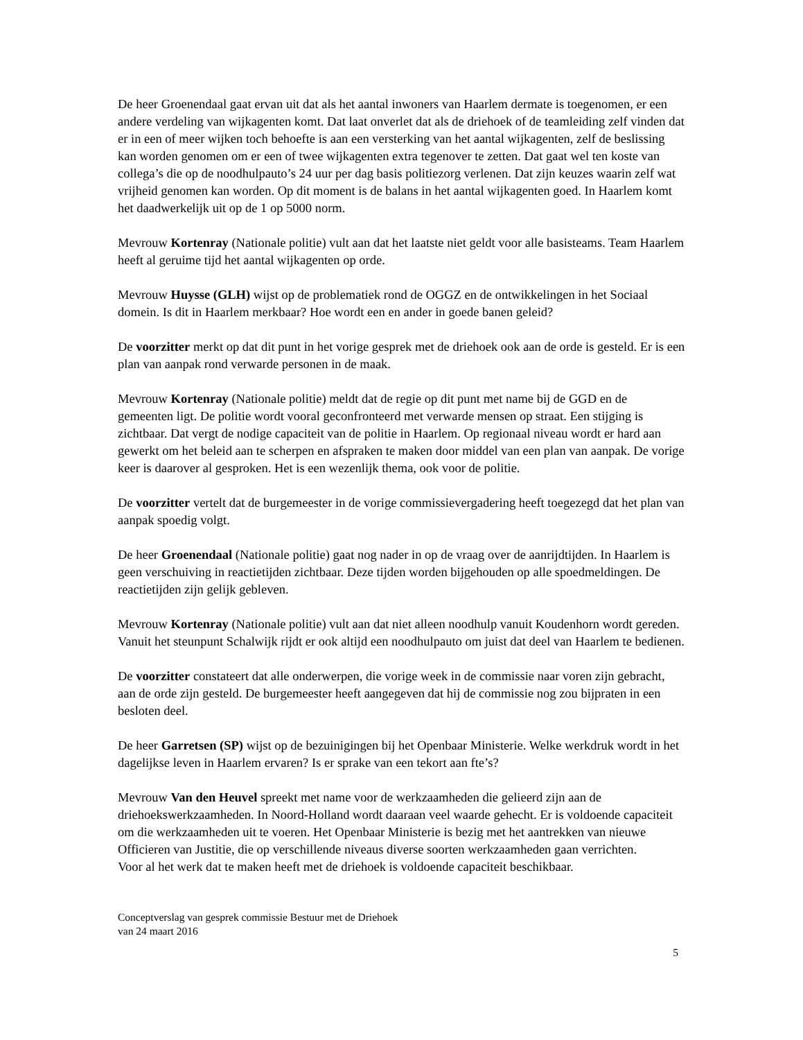De heer Groenendaal gaat ervan uit dat als het aantal inwoners van Haarlem dermate is toegenomen, er een andere verdeling van wijkagenten komt. Dat laat onverlet dat als de driehoek of de teamleiding zelf vinden dat er in een of meer wijken toch behoefte is aan een versterking van het aantal wijkagenten, zelf de beslissing kan worden genomen om er een of twee wijkagenten extra tegenover te zetten. Dat gaat wel ten koste van collega’s die op de noodhulpauto’s 24 uur per dag basis politiezorg verlenen. Dat zijn keuzes waarin zelf wat vrijheid genomen kan worden. Op dit moment is de balans in het aantal wijkagenten goed. In Haarlem komt het daadwerkelijk uit op de 1 op 5000 norm.
Mevrouw Kortenray (Nationale politie) vult aan dat het laatste niet geldt voor alle basisteams. Team Haarlem heeft al geruime tijd het aantal wijkagenten op orde.
Mevrouw Huysse (GLH) wijst op de problematiek rond de OGGZ en de ontwikkelingen in het Sociaal domein. Is dit in Haarlem merkbaar? Hoe wordt een en ander in goede banen geleid?
De voorzitter merkt op dat dit punt in het vorige gesprek met de driehoek ook aan de orde is gesteld. Er is een plan van aanpak rond verwarde personen in de maak.
Mevrouw Kortenray (Nationale politie) meldt dat de regie op dit punt met name bij de GGD en de gemeenten ligt. De politie wordt vooral geconfronteerd met verwarde mensen op straat. Een stijging is zichtbaar. Dat vergt de nodige capaciteit van de politie in Haarlem. Op regionaal niveau wordt er hard aan gewerkt om het beleid aan te scherpen en afspraken te maken door middel van een plan van aanpak. De vorige keer is daarover al gesproken. Het is een wezenlijk thema, ook voor de politie.
De voorzitter vertelt dat de burgemeester in de vorige commissievergadering heeft toegezegd dat het plan van aanpak spoedig volgt.
De heer Groenendaal (Nationale politie) gaat nog nader in op de vraag over de aanrijdtijden. In Haarlem is geen verschuiving in reactietijden zichtbaar. Deze tijden worden bijgehouden op alle spoedmeldingen. De reactietijden zijn gelijk gebleven.
Mevrouw Kortenray (Nationale politie) vult aan dat niet alleen noodhulp vanuit Koudenhorn wordt gereden. Vanuit het steunpunt Schalwijk rijdt er ook altijd een noodhulpauto om juist dat deel van Haarlem te bedienen.
De voorzitter constateert dat alle onderwerpen, die vorige week in de commissie naar voren zijn gebracht, aan de orde zijn gesteld. De burgemeester heeft aangegeven dat hij de commissie nog zou bijpraten in een besloten deel.
De heer Garretsen (SP) wijst op de bezuinigingen bij het Openbaar Ministerie. Welke werkdruk wordt in het dagelijkse leven in Haarlem ervaren? Is er sprake van een tekort aan fte’s?
Mevrouw Van den Heuvel spreekt met name voor de werkzaamheden die gelieerd zijn aan de driehoekswerkzaamheden. In Noord-Holland wordt daaraan veel waarde gehecht. Er is voldoende capaciteit om die werkzaamheden uit te voeren. Het Openbaar Ministerie is bezig met het aantrekken van nieuwe Officieren van Justitie, die op verschillende niveaus diverse soorten werkzaamheden gaan verrichten.
Voor al het werk dat te maken heeft met de driehoek is voldoende capaciteit beschikbaar.
Conceptverslag van gesprek commissie Bestuur met de Driehoek
van 24 maart 2016
5